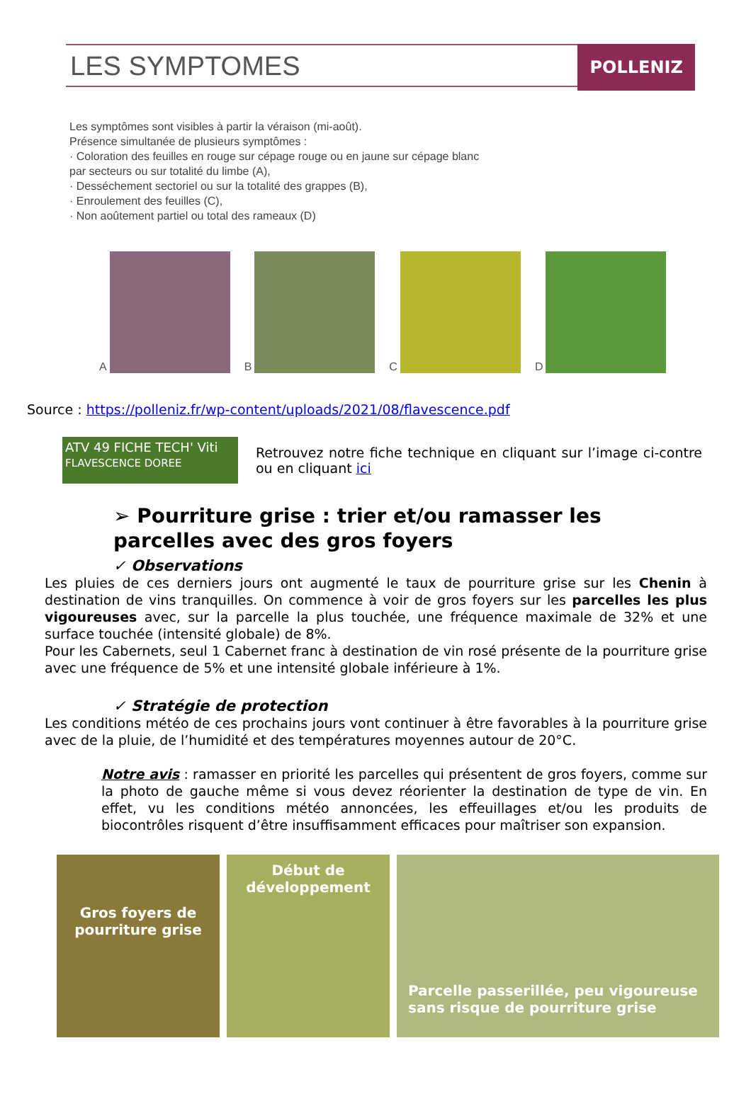LES SYMPTOMES
POLLENIZ
Les symptômes sont visibles à partir la véraison (mi-août).
Présence simultanée de plusieurs symptômes :
· Coloration des feuilles en rouge sur cépage rouge ou en jaune sur cépage blanc
par secteurs ou sur totalité du limbe (A),
· Desséchement sectoriel ou sur la totalité des grappes (B),
· Enroulement des feuilles (C),
· Non aoûtement partiel ou total des rameaux (D)
A B C D
Source : https://polleniz.fr/wp-content/uploads/2021/08/flavescence.pdf
ATV 49 FICHE TECH' Viti
FLAVESCENCE DOREE
Retrouvez notre fiche technique en cliquant sur l’image ci-contre ou en cliquant ici
➢ Pourriture grise : trier et/ou ramasser les parcelles avec des gros foyers
✓ Observations
Les pluies de ces derniers jours ont augmenté le taux de pourriture grise sur les Chenin à destination de vins tranquilles. On commence à voir de gros foyers sur les parcelles les plus vigoureuses avec, sur la parcelle la plus touchée, une fréquence maximale de 32% et une surface touchée (intensité globale) de 8%.
Pour les Cabernets, seul 1 Cabernet franc à destination de vin rosé présente de la pourriture grise avec une fréquence de 5% et une intensité globale inférieure à 1%.
✓ Stratégie de protection
Les conditions météo de ces prochains jours vont continuer à être favorables à la pourriture grise avec de la pluie, de l’humidité et des températures moyennes autour de 20°C.
Notre avis : ramasser en priorité les parcelles qui présentent de gros foyers, comme sur la photo de gauche même si vous devez réorienter la destination de type de vin. En effet, vu les conditions météo annoncées, les effeuillages et/ou les produits de biocontrôles risquent d’être insuffisamment efficaces pour maîtriser son expansion.
Gros foyers de pourriture grise
Début de développement
Parcelle passerillée, peu vigoureuse sans risque de pourriture grise